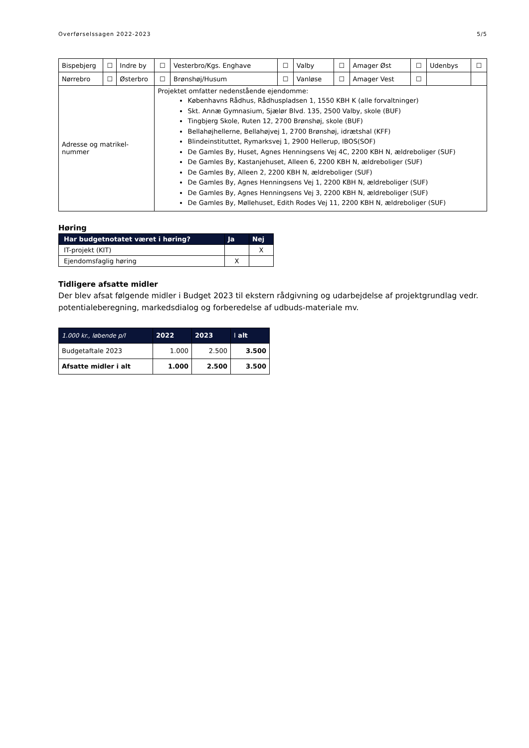Overførselssagen 2022-2023 5/5
| Bispebjerg | ☐ | Indre by | ☐ | Vesterbro/Kgs. Enghave | ☐ | Valby | ☐ | Amager Øst | ☐ | Udenbys | ☐ |
| Nørrebro | ☐ | Østerbro | ☐ | Brønshøj/Husum | ☐ | Vanløse | ☐ | Amager Vest | ☐ | | |
| Adresse og matrikel- nummer | | | Projektet omfatter nedenstående ejendomme: Københavns Rådhus, Rådhuspladsen 1, 1550 KBH K (alle forvaltninger) Skt. Annæ Gymnasium, Sjælør Blvd. 135, 2500 Valby, skole (BUF) Tingbjerg Skole, Ruten 12, 2700 Brønshøj, skole (BUF) Bellahøjhellerne, Bellahøjvej 1, 2700 Brønshøj, idrætshal (KFF) Blindeinstituttet, Rymarksvej 1, 2900 Hellerup, IBOS(SOF) De Gamles By, Huset, Agnes Henningsens Vej 4C, 2200 KBH N, ældreboliger (SUF) De Gamles By, Kastanjehuset, Alleen 6, 2200 KBH N, ældreboliger (SUF) De Gamles By, Alleen 2, 2200 KBH N, ældreboliger (SUF) De Gamles By, Agnes Henningsens Vej 1, 2200 KBH N, ældreboliger (SUF) De Gamles By, Agnes Henningsens Vej 3, 2200 KBH N, ældreboliger (SUF) De Gamles By, Møllehuset, Edith Rodes Vej 11, 2200 KBH N, ældreboliger (SUF) | | | | | | | | |
Høring
| Har budgetnotatet været i høring? | Ja | Nej |
| --- | --- | --- |
| IT-projekt (KIT) | | X |
| Ejendomsfaglig høring | X | |
Tidligere afsatte midler
Der blev afsat følgende midler i Budget 2023 til ekstern rådgivning og udarbejdelse af projektgrundlag vedr. potentialeberegning, markedsdialog og forberedelse af udbuds-materiale mv.
| 1.000 kr., løbende p/l | 2022 | 2023 | I alt |
| --- | --- | --- | --- |
| Budgetaftale 2023 | 1.000 | 2.500 | 3.500 |
| Afsatte midler i alt | 1.000 | 2.500 | 3.500 |